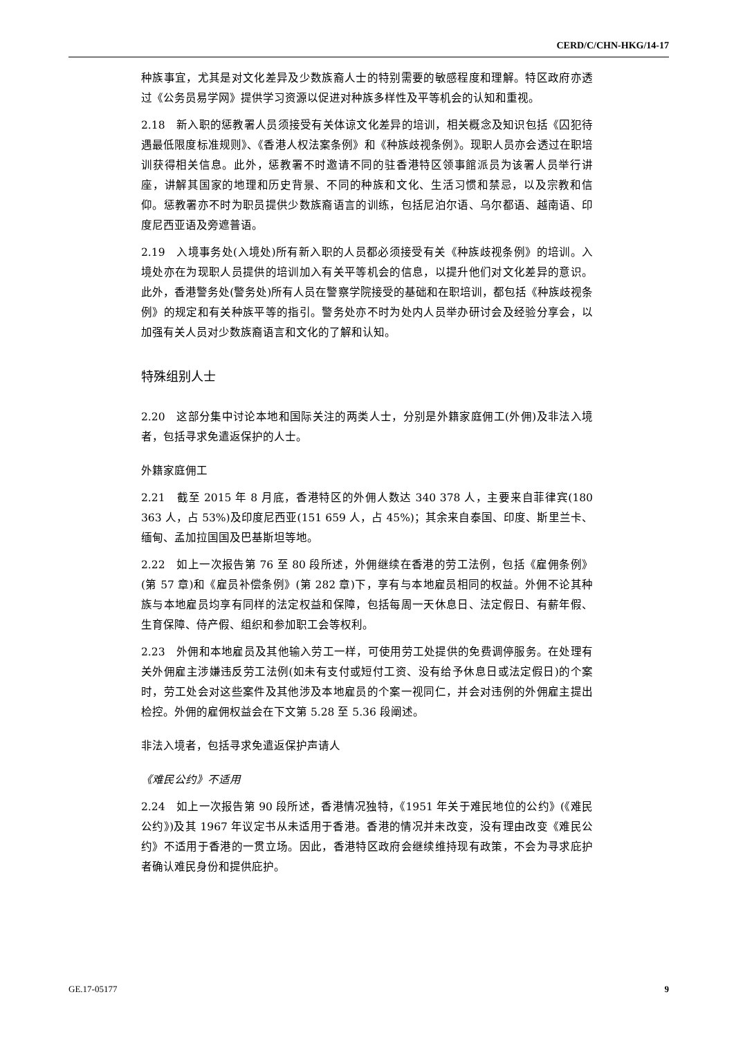CERD/C/CHN-HKG/14-17
种族事宜，尤其是对文化差异及少数族裔人士的特别需要的敏感程度和理解。特区政府亦透过《公务员易学网》提供学习资源以促进对种族多样性及平等机会的认知和重视。
2.18　新入职的惩教署人员须接受有关体谅文化差异的培训，相关概念及知识包括《囚犯待遇最低限度标准规则》、《香港人权法案条例》和《种族歧视条例》。现职人员亦会透过在职培训获得相关信息。此外，惩教署不时邀请不同的驻香港特区领事館派员为该署人员举行讲座，讲解其国家的地理和历史背景、不同的种族和文化、生活习惯和禁忌，以及宗教和信仰。惩教署亦不时为职员提供少数族裔语言的训练，包括尼泊尔语、乌尔都语、越南语、印度尼西亚语及旁遮普语。
2.19　入境事务处(入境处)所有新入职的人员都必须接受有关《种族歧视条例》的培训。入境处亦在为现职人员提供的培训加入有关平等机会的信息，以提升他们对文化差异的意识。此外，香港警务处(警务处)所有人员在警察学院接受的基础和在职培训，都包括《种族歧视条例》的规定和有关种族平等的指引。警务处亦不时为处内人员举办研讨会及经验分享会，以加强有关人员对少数族裔语言和文化的了解和认知。
特殊组别人士
2.20　这部分集中讨论本地和国际关注的两类人士，分别是外籍家庭佣工(外佣)及非法入境者，包括寻求免遣返保护的人士。
外籍家庭佣工
2.21　截至 2015 年 8 月底，香港特区的外佣人数达 340 378 人，主要来自菲律宾(180 363 人，占 53%)及印度尼西亚(151 659 人，占 45%)；其余来自泰国、印度、斯里兰卡、缅甸、孟加拉国国及巴基斯坦等地。
2.22　如上一次报告第 76 至 80 段所述，外佣继续在香港的劳工法例，包括《雇佣条例》(第 57 章)和《雇员补偿条例》(第 282 章)下，享有与本地雇员相同的权益。外佣不论其种族与本地雇员均享有同样的法定权益和保障，包括每周一天休息日、法定假日、有薪年假、生育保障、侍产假、组织和参加职工会等权利。
2.23　外佣和本地雇员及其他输入劳工一样，可使用劳工处提供的免费调停服务。在处理有关外佣雇主涉嫌违反劳工法例(如未有支付或短付工资、没有给予休息日或法定假日)的个案时，劳工处会对这些案件及其他涉及本地雇员的个案一视同仁，并会对违例的外佣雇主提出检控。外佣的雇佣权益会在下文第 5.28 至 5.36 段阐述。
非法入境者，包括寻求免遣返保护声请人
《难民公约》不适用
2.24　如上一次报告第 90 段所述，香港情况独特，《1951 年关于难民地位的公约》(《难民公约》)及其 1967 年议定书从未适用于香港。香港的情况并未改变，没有理由改变《难民公约》不适用于香港的一贯立场。因此，香港特区政府会继续维持现有政策，不会为寻求庇护者确认难民身份和提供庇护。
GE.17-05177 9